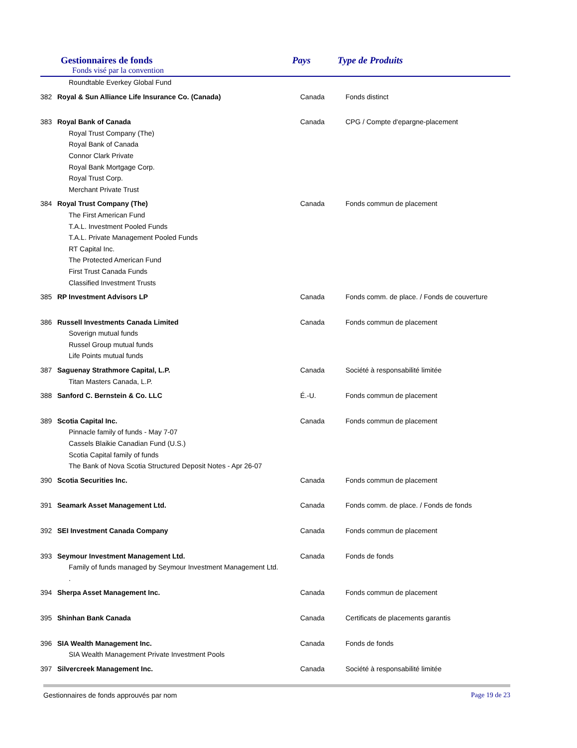Gestionnaires de fonds
Fonds visé par la convention
Pays Type de Produits
| | Roundtable Everkey Global Fund | | |
| 382 | Royal & Sun Alliance Life Insurance Co. (Canada) | Canada | Fonds distinct |
| 383 | Royal Bank of Canada | Canada | CPG / Compte d'epargne-placement |
| | Royal Trust Company (The) | | |
| | Royal Bank of Canada | | |
| | Connor Clark Private | | |
| | Royal Bank Mortgage Corp. | | |
| | Royal Trust Corp. | | |
| | Merchant Private Trust | | |
| 384 | Royal Trust Company (The) | Canada | Fonds commun de placement |
| | The First American Fund | | |
| | T.A.L. Investment Pooled Funds | | |
| | T.A.L. Private Management Pooled Funds | | |
| | RT Capital Inc. | | |
| | The Protected American Fund | | |
| | First Trust Canada Funds | | |
| | Classified Investment Trusts | | |
| 385 | RP Investment Advisors LP | Canada | Fonds comm. de place. / Fonds de couverture |
| 386 | Russell Investments Canada Limited | Canada | Fonds commun de placement |
| | Soverign mutual funds | | |
| | Russel Group mutual funds | | |
| | Life Points mutual funds | | |
| 387 | Saguenay Strathmore Capital, L.P. | Canada | Société à responsabilité limitée |
| | Titan Masters Canada, L.P. | | |
| 388 | Sanford C. Bernstein & Co. LLC | É.-U. | Fonds commun de placement |
| 389 | Scotia Capital Inc. | Canada | Fonds commun de placement |
| | Pinnacle family of funds - May 7-07 | | |
| | Cassels Blaikie Canadian Fund (U.S.) | | |
| | Scotia Capital family of funds | | |
| | The Bank of Nova Scotia Structured Deposit Notes - Apr 26-07 | | |
| 390 | Scotia Securities Inc. | Canada | Fonds commun de placement |
| 391 | Seamark Asset Management Ltd. | Canada | Fonds comm. de place. / Fonds de fonds |
| 392 | SEI Investment Canada Company | Canada | Fonds commun de placement |
| 393 | Seymour Investment Management Ltd. | Canada | Fonds de fonds |
| | Family of funds managed by Seymour Investment Management Ltd. | | |
| | . | | |
| 394 | Sherpa Asset Management Inc. | Canada | Fonds commun de placement |
| 395 | Shinhan Bank Canada | Canada | Certificats de placements garantis |
| 396 | SIA Wealth Management Inc. | Canada | Fonds de fonds |
| | SIA Wealth Management Private Investment Pools | | |
| 397 | Silvercreek Management Inc. | Canada | Société à responsabilité limitée |
Gestionnaires de fonds approuvés par nom Page 19 de 23